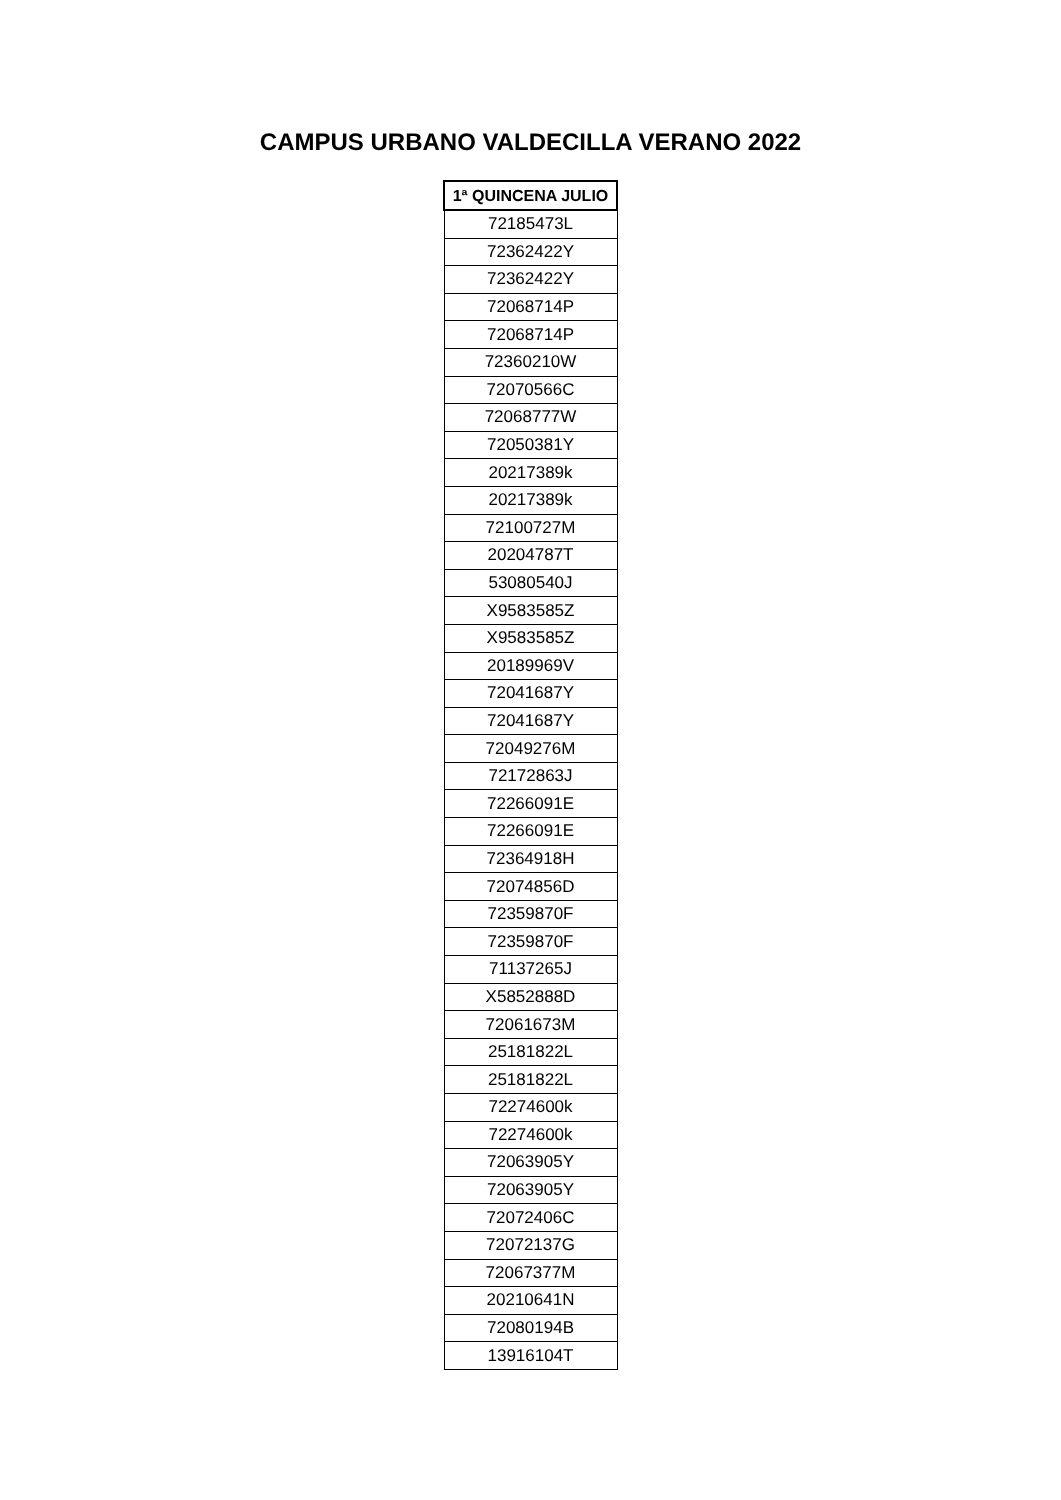CAMPUS URBANO VALDECILLA VERANO 2022
| 1ª QUINCENA JULIO |
| --- |
| 72185473L |
| 72362422Y |
| 72362422Y |
| 72068714P |
| 72068714P |
| 72360210W |
| 72070566C |
| 72068777W |
| 72050381Y |
| 20217389k |
| 20217389k |
| 72100727M |
| 20204787T |
| 53080540J |
| X9583585Z |
| X9583585Z |
| 20189969V |
| 72041687Y |
| 72041687Y |
| 72049276M |
| 72172863J |
| 72266091E |
| 72266091E |
| 72364918H |
| 72074856D |
| 72359870F |
| 72359870F |
| 71137265J |
| X5852888D |
| 72061673M |
| 25181822L |
| 25181822L |
| 72274600k |
| 72274600k |
| 72063905Y |
| 72063905Y |
| 72072406C |
| 72072137G |
| 72067377M |
| 20210641N |
| 72080194B |
| 13916104T |